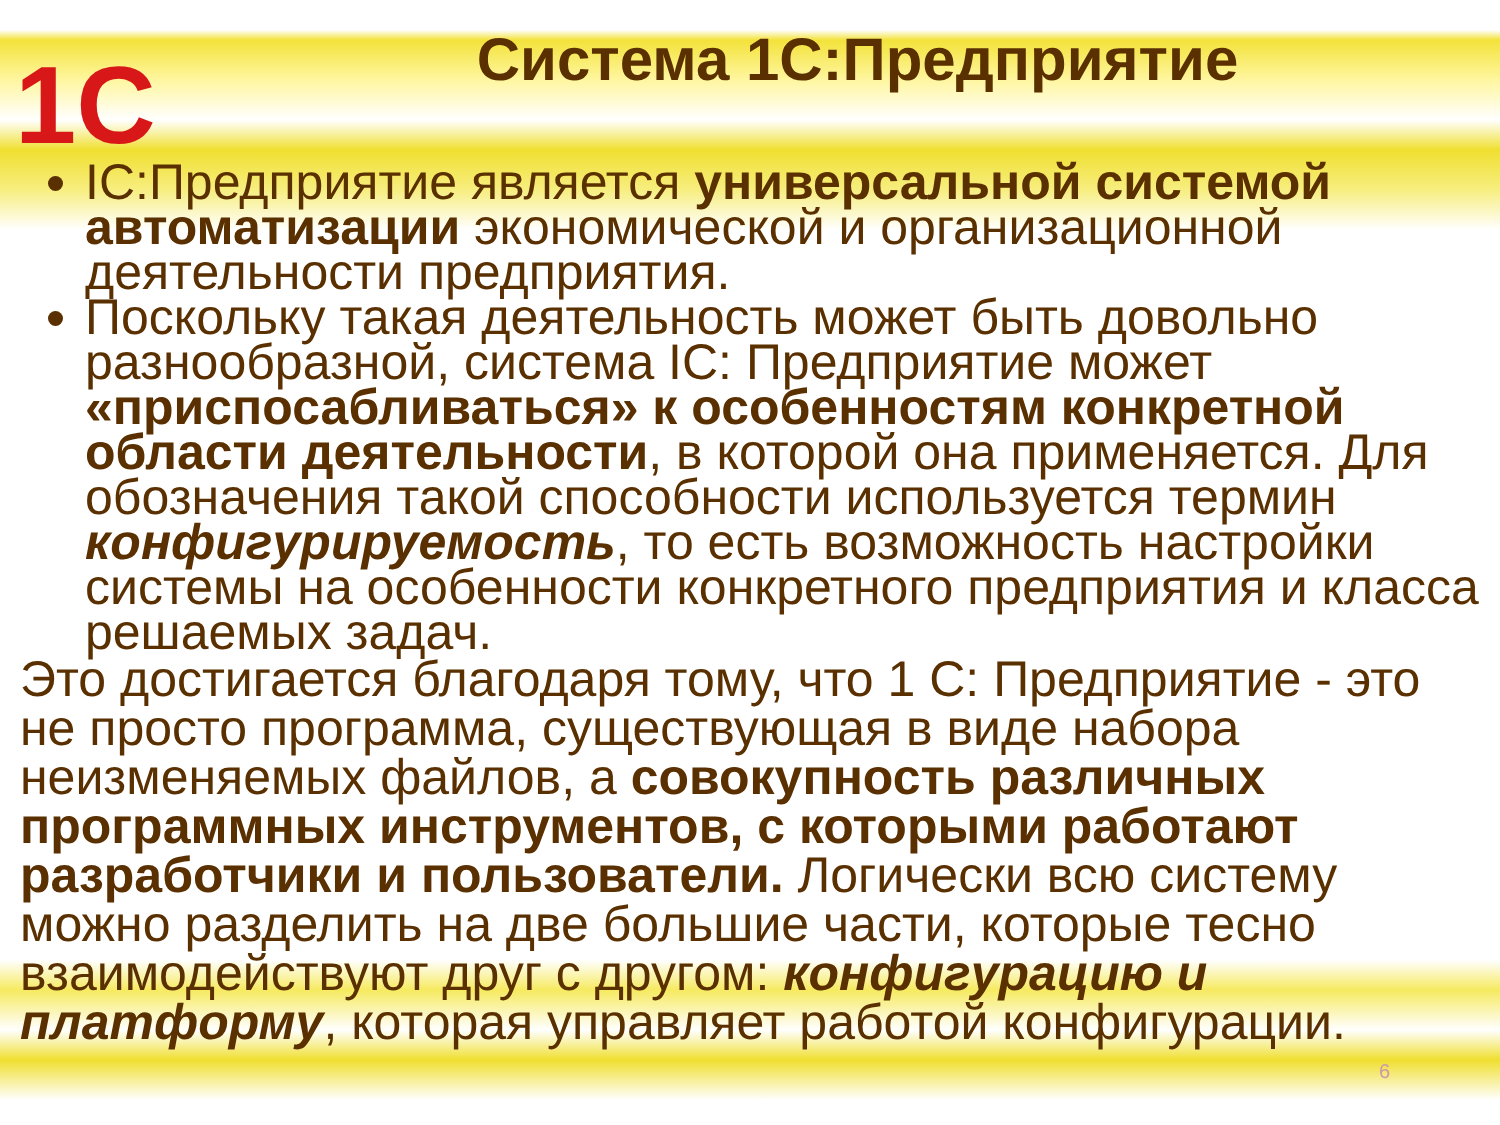1С
Система 1С:Предприятие
IC:Предприятие является универсальной системой автоматизации экономической и организационной деятельности предприятия.
Поскольку такая деятельность может быть довольно разнообразной, система IC: Предприятие может «приспосабливаться» к особенностям конкретной области деятельности, в которой она применяется. Для обозначения такой способности используется термин конфигурируемость, то есть возможность настройки системы на особенности конкретного предприятия и класса решаемых задач.
Это достигается благодаря тому, что 1 С: Предприятие - это не просто программа, существующая в виде набора неизменяемых файлов, а совокупность различных программных инструментов, с которыми работают разработчики и пользователи. Логически всю систему можно разделить на две большие части, которые тесно взаимодействуют друг с другом: конфигурацию и платформу, которая управляет работой конфигурации.
6